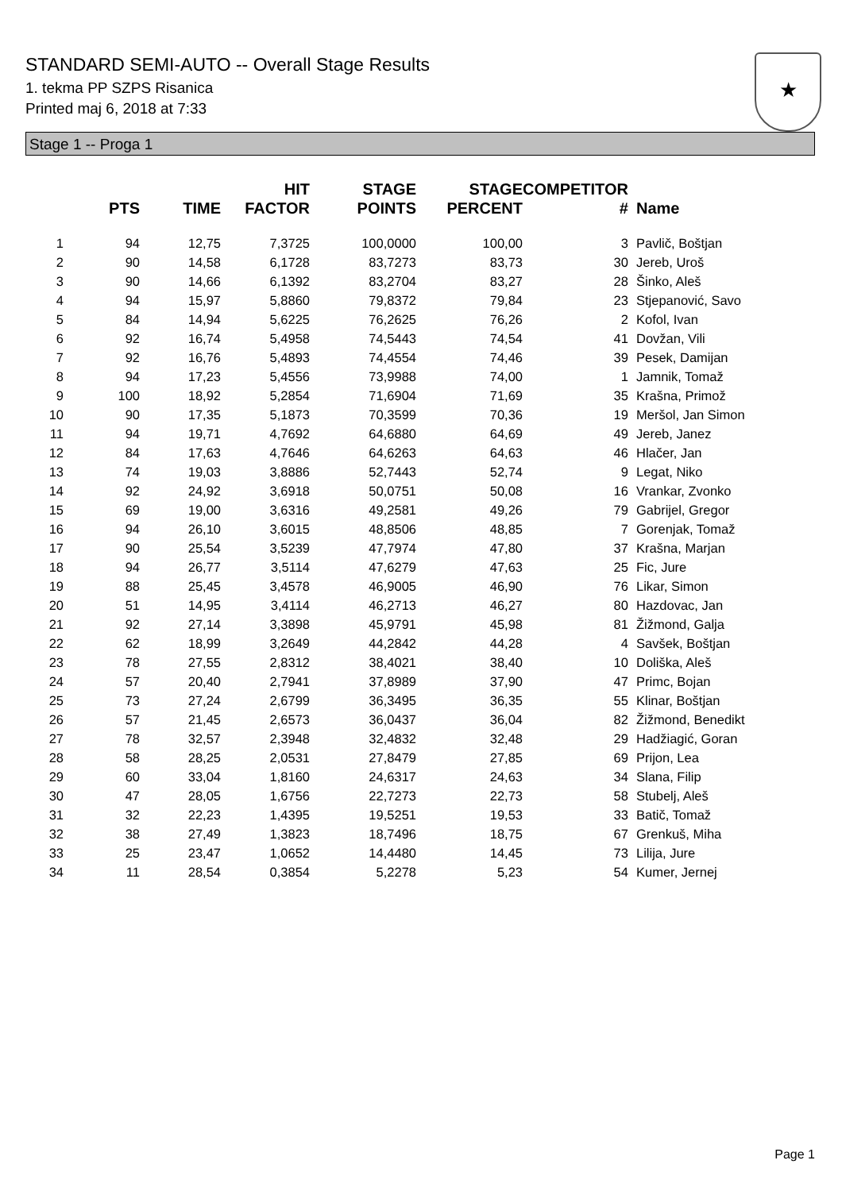STANDARD SEMI-AUTO -- Overall Stage Results
1. tekma PP SZPS Risanica
Printed maj 6, 2018 at 7:33
★
Stage 1 -- Proga 1
| | PTS | TIME | HIT FACTOR | STAGE POINTS | STAGE PERCENT | COMPETITOR # | Name |
| --- | --- | --- | --- | --- | --- | --- | --- |
| 1 | 94 | 12,75 | 7,3725 | 100,0000 | 100,00 | 3 | Pavlič, Boštjan |
| 2 | 90 | 14,58 | 6,1728 | 83,7273 | 83,73 | 30 | Jereb, Uroš |
| 3 | 90 | 14,66 | 6,1392 | 83,2704 | 83,27 | 28 | Šinko, Aleš |
| 4 | 94 | 15,97 | 5,8860 | 79,8372 | 79,84 | 23 | Stjepanović, Savo |
| 5 | 84 | 14,94 | 5,6225 | 76,2625 | 76,26 | 2 | Kofol, Ivan |
| 6 | 92 | 16,74 | 5,4958 | 74,5443 | 74,54 | 41 | Dovžan, Vili |
| 7 | 92 | 16,76 | 5,4893 | 74,4554 | 74,46 | 39 | Pesek, Damijan |
| 8 | 94 | 17,23 | 5,4556 | 73,9988 | 74,00 | 1 | Jamnik, Tomaž |
| 9 | 100 | 18,92 | 5,2854 | 71,6904 | 71,69 | 35 | Krašna, Primož |
| 10 | 90 | 17,35 | 5,1873 | 70,3599 | 70,36 | 19 | Meršol, Jan Simon |
| 11 | 94 | 19,71 | 4,7692 | 64,6880 | 64,69 | 49 | Jereb, Janez |
| 12 | 84 | 17,63 | 4,7646 | 64,6263 | 64,63 | 46 | Hlačer, Jan |
| 13 | 74 | 19,03 | 3,8886 | 52,7443 | 52,74 | 9 | Legat, Niko |
| 14 | 92 | 24,92 | 3,6918 | 50,0751 | 50,08 | 16 | Vrankar, Zvonko |
| 15 | 69 | 19,00 | 3,6316 | 49,2581 | 49,26 | 79 | Gabrijel, Gregor |
| 16 | 94 | 26,10 | 3,6015 | 48,8506 | 48,85 | 7 | Gorenjak, Tomaž |
| 17 | 90 | 25,54 | 3,5239 | 47,7974 | 47,80 | 37 | Krašna, Marjan |
| 18 | 94 | 26,77 | 3,5114 | 47,6279 | 47,63 | 25 | Fic, Jure |
| 19 | 88 | 25,45 | 3,4578 | 46,9005 | 46,90 | 76 | Likar, Simon |
| 20 | 51 | 14,95 | 3,4114 | 46,2713 | 46,27 | 80 | Hazdovac, Jan |
| 21 | 92 | 27,14 | 3,3898 | 45,9791 | 45,98 | 81 | Žižmond, Galja |
| 22 | 62 | 18,99 | 3,2649 | 44,2842 | 44,28 | 4 | Savšek, Boštjan |
| 23 | 78 | 27,55 | 2,8312 | 38,4021 | 38,40 | 10 | Doliška, Aleš |
| 24 | 57 | 20,40 | 2,7941 | 37,8989 | 37,90 | 47 | Primc, Bojan |
| 25 | 73 | 27,24 | 2,6799 | 36,3495 | 36,35 | 55 | Klinar, Boštjan |
| 26 | 57 | 21,45 | 2,6573 | 36,0437 | 36,04 | 82 | Žižmond, Benedikt |
| 27 | 78 | 32,57 | 2,3948 | 32,4832 | 32,48 | 29 | Hadžiagić, Goran |
| 28 | 58 | 28,25 | 2,0531 | 27,8479 | 27,85 | 69 | Prijon, Lea |
| 29 | 60 | 33,04 | 1,8160 | 24,6317 | 24,63 | 34 | Slana, Filip |
| 30 | 47 | 28,05 | 1,6756 | 22,7273 | 22,73 | 58 | Stubelj, Aleš |
| 31 | 32 | 22,23 | 1,4395 | 19,5251 | 19,53 | 33 | Batič, Tomaž |
| 32 | 38 | 27,49 | 1,3823 | 18,7496 | 18,75 | 67 | Grenkuš, Miha |
| 33 | 25 | 23,47 | 1,0652 | 14,4480 | 14,45 | 73 | Lilija, Jure |
| 34 | 11 | 28,54 | 0,3854 | 5,2278 | 5,23 | 54 | Kumer, Jernej |
Page 1